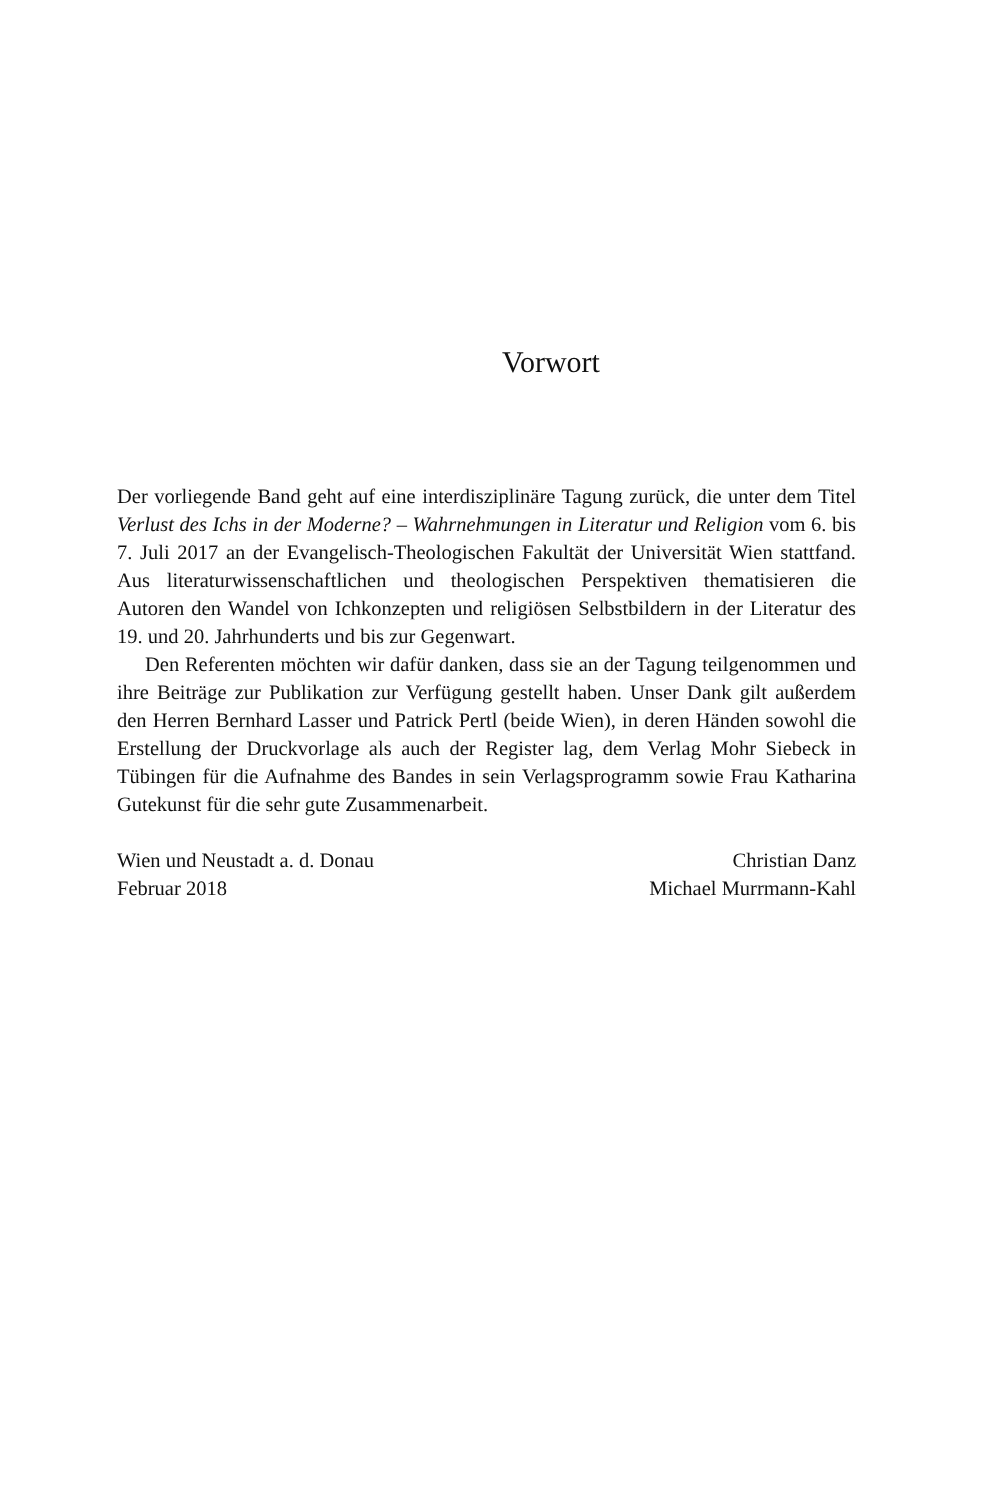Vorwort
Der vorliegende Band geht auf eine interdisziplinäre Tagung zurück, die unter dem Titel Verlust des Ichs in der Moderne? – Wahrnehmungen in Literatur und Religion vom 6. bis 7. Juli 2017 an der Evangelisch-Theologischen Fakultät der Universität Wien stattfand. Aus literaturwissenschaftlichen und theologischen Perspektiven thematisieren die Autoren den Wandel von Ichkonzepten und religiösen Selbstbildern in der Literatur des 19. und 20. Jahrhunderts und bis zur Gegenwart.
Den Referenten möchten wir dafür danken, dass sie an der Tagung teilgenommen und ihre Beiträge zur Publikation zur Verfügung gestellt haben. Unser Dank gilt außerdem den Herren Bernhard Lasser und Patrick Pertl (beide Wien), in deren Händen sowohl die Erstellung der Druckvorlage als auch der Register lag, dem Verlag Mohr Siebeck in Tübingen für die Aufnahme des Bandes in sein Verlagsprogramm sowie Frau Katharina Gutekunst für die sehr gute Zusammenarbeit.
Wien und Neustadt a. d. Donau
Februar 2018
Christian Danz
Michael Murrmann-Kahl